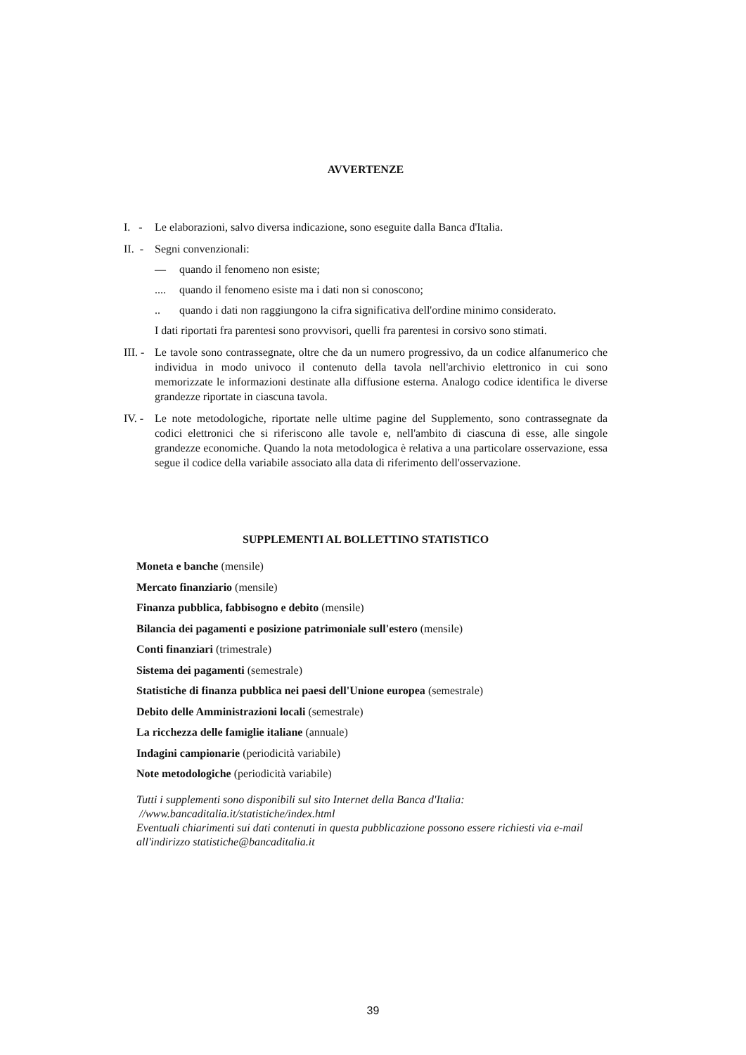AVVERTENZE
I. -
Le elaborazioni, salvo diversa indicazione, sono eseguite dalla Banca d'Italia.
II. -
Segni convenzionali:
— quando il fenomeno non esiste;
.... quando il fenomeno esiste ma i dati non si conoscono;
.. quando i dati non raggiungono la cifra significativa dell'ordine minimo considerato.
I dati riportati fra parentesi sono provvisori, quelli fra parentesi in corsivo sono stimati.
III. -
Le tavole sono contrassegnate, oltre che da un numero progressivo, da un codice alfanumerico che individua in modo univoco il contenuto della tavola nell'archivio elettronico in cui sono memorizzate le informazioni destinate alla diffusione esterna. Analogo codice identifica le diverse grandezze riportate in ciascuna tavola.
IV. -
Le note metodologiche, riportate nelle ultime pagine del Supplemento, sono contrassegnate da codici elettronici che si riferiscono alle tavole e, nell'ambito di ciascuna di esse, alle singole grandezze economiche. Quando la nota metodologica è relativa a una particolare osservazione, essa segue il codice della variabile associato alla data di riferimento dell'osservazione.
SUPPLEMENTI AL BOLLETTINO STATISTICO
Moneta e banche (mensile)
Mercato finanziario (mensile)
Finanza pubblica, fabbisogno e debito (mensile)
Bilancia dei pagamenti e posizione patrimoniale sull'estero (mensile)
Conti finanziari (trimestrale)
Sistema dei pagamenti (semestrale)
Statistiche di finanza pubblica nei paesi dell'Unione europea (semestrale)
Debito delle Amministrazioni locali (semestrale)
La ricchezza delle famiglie italiane (annuale)
Indagini campionarie (periodicità variabile)
Note metodologiche (periodicità variabile)
Tutti i supplementi sono disponibili sul sito Internet della Banca d'Italia:
//www.bancaditalia.it/statistiche/index.html
Eventuali chiarimenti sui dati contenuti in questa pubblicazione possono essere richiesti via e-mail all'indirizzo statistiche@bancaditalia.it
39